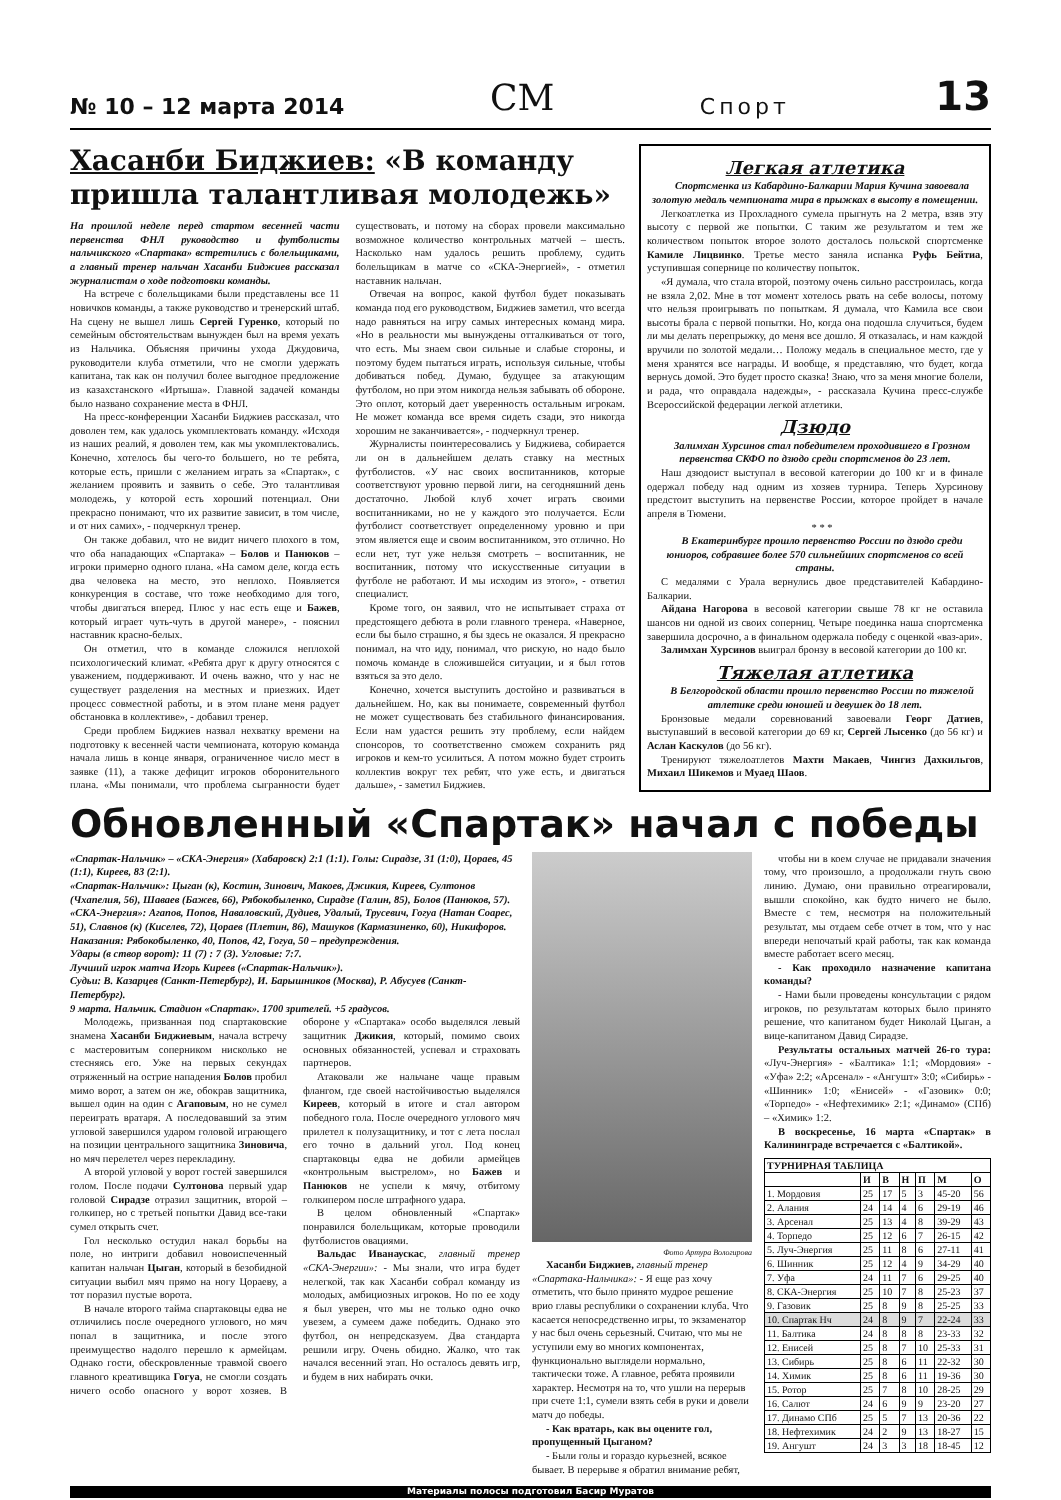№ 10 – 12 марта 2014 СМ Спорт 13
Хасанби Биджиев: «В команду пришла талантливая молодежь»
На прошлой неделе перед стартом весенней части первенства ФНЛ руководство и футболисты нальчикского «Спартака» встретились с болельщиками, а главный тренер нальчан Хасанби Биджиев рассказал журналистам о ходе подготовки команды.
На встрече с болельщиками были представлены все 11 новичков команды, а также руководство и тренерский штаб. На сцену не вышел лишь Сергей Гуренко, который по семейным обстоятельствам вынужден был на время уехать из Нальчика. Объясняя причины ухода Джудовича, руководители клуба отметили, что не смогли удержать капитана, так как он получил более выгодное предложение из казахстанского «Иртыша». Главной задачей команды было названо сохранение места в ФНЛ.
На пресс-конференции Хасанби Биджиев рассказал, что доволен тем, как удалось укомплектовать команду. «Исходя из наших реалий, я доволен тем, как мы укомплектовались. Конечно, хотелось бы чего-то большего, но те ребята, которые есть, пришли с желанием играть за «Спартак», с желанием проявить и заявить о себе. Это талантливая молодежь, у которой есть хороший потенциал. Они прекрасно понимают, что их развитие зависит, в том числе, и от них самих», - подчеркнул тренер.
Он также добавил, что не видит ничего плохого в том, что оба нападающих «Спартака» – Болов и Панюков – игроки примерно одного плана. «На самом деле, когда есть два человека на место, это неплохо. Появляется конкуренция в составе, что тоже необходимо для того, чтобы двигаться вперед. Плюс у нас есть еще и Бажев, который играет чуть-чуть в другой манере», - пояснил наставник красно-белых.
Он отметил, что в команде сложился неплохой психологический климат. «Ребята друг к другу относятся с уважением, поддерживают. И очень важно, что у нас не существует разделения на местных и приезжих. Идет процесс совместной работы, и в этом плане меня радует обстановка в коллективе», - добавил тренер.
Среди проблем Биджиев назвал нехватку времени на подготовку к весенней части чемпионата, которую команда начала лишь в конце января, ограниченное число мест в заявке (11), а также дефицит игроков оборонительного плана. «Мы понимали, что проблема сыгранности будет существовать, и потому на сборах провели максимально возможное количество контрольных матчей – шесть. Насколько нам удалось решить проблему, судить болельщикам в матче со «СКА-Энергией», - отметил наставник нальчан.
Отвечая на вопрос, какой футбол будет показывать команда под его руководством, Биджиев заметил, что всегда надо равняться на игру самых интересных команд мира. «Но в реальности мы вынуждены отталкиваться от того, что есть. Мы знаем свои сильные и слабые стороны, и поэтому будем пытаться играть, используя сильные, чтобы добиваться побед. Думаю, будущее за атакующим футболом, но при этом никогда нельзя забывать об обороне. Это оплот, который дает уверенность остальным игрокам. Не может команда все время сидеть сзади, это никогда хорошим не заканчивается», - подчеркнул тренер.
Журналисты поинтересовались у Биджиева, собирается ли он в дальнейшем делать ставку на местных футболистов. «У нас своих воспитанников, которые соответствуют уровню первой лиги, на сегодняшний день достаточно. Любой клуб хочет играть своими воспитанниками, но не у каждого это получается. Если футболист соответствует определенному уровню и при этом является еще и своим воспитанником, это отлично. Но если нет, тут уже нельзя смотреть – воспитанник, не воспитанник, потому что искусственные ситуации в футболе не работают. И мы исходим из этого», - ответил специалист.
Кроме того, он заявил, что не испытывает страха от предстоящего дебюта в роли главного тренера. «Наверное, если бы было страшно, я бы здесь не оказался. Я прекрасно понимал, на что иду, понимал, что рискую, но надо было помочь команде в сложившейся ситуации, и я был готов взяться за это дело.
Конечно, хочется выступить достойно и развиваться в дальнейшем. Но, как вы понимаете, современный футбол не может существовать без стабильного финансирования. Если нам удастся решить эту проблему, если найдем спонсоров, то соответственно сможем сохранить ряд игроков и кем-то усилиться. А потом можно будет строить коллектив вокруг тех ребят, что уже есть, и двигаться дальше», - заметил Биджиев.
Легкая атлетика
Спортсменка из Кабардино-Балкарии Мария Кучина завоевала золотую медаль чемпионата мира в прыжках в высоту в помещении.
Легкоатлетка из Прохладного сумела прыгнуть на 2 метра, взяв эту высоту с первой же попытки. С таким же результатом и тем же количеством попыток второе золото досталось польской спортсменке Камиле Лицвинко. Третье место заняла испанка Руфь Бейтиа, уступившая сопернице по количеству попыток.
«Я думала, что стала второй, поэтому очень сильно расстроилась, когда не взяла 2,02. Мне в тот момент хотелось рвать на себе волосы, потому что нельзя проигрывать по попыткам. Я думала, что Камила все свои высоты брала с первой попытки. Но, когда она подошла случиться, будем ли мы делать перепрыжку, до меня все дошло. Я отказалась, и нам каждой вручили по золотой медали… Положу медаль в специальное место, где у меня хранятся все награды. И вообще, я представляю, что будет, когда вернусь домой. Это будет просто сказка! Знаю, что за меня многие болели, и рада, что оправдала надежды», - рассказала Кучина пресс-службе Всероссийской федерации легкой атлетики.
Дзюдо
Залимхан Хурсинов стал победителем проходившего в Грозном первенства СКФО по дзюдо среди спортсменов до 23 лет.
Наш дзюдоист выступал в весовой категории до 100 кг и в финале одержал победу над одним из хозяев турнира. Теперь Хурсинову предстоит выступить на первенстве России, которое пройдет в начале апреля в Тюмени.
* * *
В Екатеринбурге прошло первенство России по дзюдо среди юниоров, собравшее более 570 сильнейших спортсменов со всей страны.
С медалями с Урала вернулись двое представителей Кабардино-Балкарии.
Айдана Нагорова в весовой категории свыше 78 кг не оставила шансов ни одной из своих соперниц. Четыре поединка наша спортсменка завершила досрочно, а в финальном одержала победу с оценкой «ваз-ари».
Залимхан Хурсинов выиграл бронзу в весовой категории до 100 кг.
Тяжелая атлетика
В Белгородской области прошло первенство России по тяжелой атлетике среди юношей и девушек до 18 лет.
Бронзовые медали соревнований завоевали Георг Датиев, выступавший в весовой категории до 69 кг, Сергей Лысенко (до 56 кг) и Аслан Каскулов (до 56 кг).
Тренируют тяжелоатлетов Махти Макаев, Чингиз Дахкильгов, Михаил Шикемов и Муаед Шаов.
Обновленный «Спартак» начал с победы
«Спартак-Нальчик» – «СКА-Энергия» (Хабаровск) 2:1 (1:1). Голы: Сирадзе, 31 (1:0), Цораев, 45 (1:1), Киреев, 83 (2:1).
«Спартак-Нальчик»: Цыган (к), Костин, Зинович, Макоев, Джикия, Киреев, Султонов (Чхапелия, 56), Шаваев (Бажев, 66), Рябокобыленко, Сирадзе (Галин, 85), Болов (Панюков, 57).
«СКА-Энергия»: Агапов, Попов, Наваловский, Дудиев, Удалый, Трусевич, Гогуа (Натан Соарес, 51), Славнов (к) (Киселев, 72), Цораев (Плетин, 86), Машуков (Кармазиненко, 60), Никифоров.
Наказания: Рябокобыленко, 40, Попов, 42, Гогуа, 50 – предупреждения.
Удары (в створ ворот): 11 (7) : 7 (3). Угловые: 7:7.
Лучший игрок матча Игорь Киреев («Спартак-Нальчик»).
Судьи: В. Казарцев (Санкт-Петербург), И. Барышников (Москва), Р. Абусуев (Санкт-Петербург).
9 марта. Нальчик. Стадион «Спартак». 1700 зрителей. +5 градусов.
Молодежь, призванная под спартаковские знамена Хасанби Биджиевым, начала встречу с мастеровитым соперником нисколько не стесняясь его. Уже на первых секундах отряженный на острие нападения Болов пробил мимо ворот, а затем он же, обокрав защитника, вышел один на один с Агаповым, но не сумел переиграть вратаря. А последовавший за этим угловой завершился ударом головой играющего на позиции центрального защитника Зиновича, но мяч перелетел через перекладину.
А второй угловой у ворот гостей завершился голом. После подачи Султонова первый удар головой Сирадзе отразил защитник, второй – голкипер, но с третьей попытки Давид все-таки сумел открыть счет.
Гол несколько остудил накал борьбы на поле, но интриги добавил новоиспеченный капитан нальчан Цыган, который в безобидной ситуации выбил мяч прямо на ногу Цораеву, а тот поразил пустые ворота.
В начале второго тайма спартаковцы едва не отличились после очередного углового, но мяч попал в защитника, и после этого преимущество надолго перешло к армейцам. Однако гости, обескровленные травмой своего главного креативщика Гогуа, не смогли создать ничего особо опасного у ворот хозяев. В обороне у «Спартака» особо выделялся левый защитник Джикия, который, помимо своих основных обязанностей, успевал и страховать партнеров.
Атаковали же нальчане чаще правым флангом, где своей настойчивостью выделялся Киреев, который в итоге и стал автором победного гола. После очередного углового мяч прилетел к полузащитнику, и тот с лета послал его точно в дальний угол. Под конец спартаковцы едва не добили армейцев «контрольным выстрелом», но Бажев и Панюков не успели к мячу, отбитому голкипером после штрафного удара.
В целом обновленный «Спартак» понравился болельщикам, которые проводили футболистов овациями.
Вальдас Иванаускас, главный тренер «СКА-Энергии»: - Мы знали, что игра будет нелегкой, так как Хасанби собрал команду из молодых, амбициозных игроков. Но по ее ходу я был уверен, что мы не только одно очко увезем, а сумеем даже победить. Однако это футбол, он непредсказуем. Два стандарта решили игру. Очень обидно. Жалко, что так начался весенний этап. Но осталось девять игр, и будем в них набирать очки.
Фото Артура Вологирова
Хасанби Биджиев, главный тренер «Спартака-Нальчика»: - Я еще раз хочу отметить, что было принято мудрое решение врио главы республики о сохранении клуба. Что касается непосредственно игры, то экзаменатор у нас был очень серьезный. Считаю, что мы не уступили ему во многих компонентах, функционально выглядели нормально, тактически тоже. А главное, ребята проявили характер. Несмотря на то, что ушли на перерыв при счете 1:1, сумели взять себя в руки и довели матч до победы.
- Как вратарь, как вы оцените гол, пропущенный Цыганом?
- Были голы и гораздо курьезней, всякое бывает. В перерыве я обратил внимание ребят,
чтобы ни в коем случае не придавали значения тому, что произошло, а продолжали гнуть свою линию. Думаю, они правильно отреагировали, вышли спокойно, как будто ничего не было. Вместе с тем, несмотря на положительный результат, мы отдаем себе отчет в том, что у нас впереди непочатый край работы, так как команда вместе работает всего месяц.
- Как проходило назначение капитана команды?
- Нами были проведены консультации с рядом игроков, по результатам которых было принято решение, что капитаном будет Николай Цыган, а вице-капитаном Давид Сирадзе.
Результаты остальных матчей 26-го тура: «Луч-Энергия» - «Балтика» 1:1; «Мордовия» - «Уфа» 2:2; «Арсенал» - «Ангушт» 3:0; «Сибирь» - «Шинник» 1:0; «Енисей» - «Газовик» 0:0; «Торпедо» - «Нефтехимик» 2:1; «Динамо» (СПб) – «Химик» 1:2.
В воскресенье, 16 марта «Спартак» в Калининграде встречается с «Балтикой».
| ТУРНИРНАЯ ТАБЛИЦА | | | | | | |
| --- | --- | --- | --- | --- | --- | --- |
| | И | В | Н | П | М | О |
| 1. Мордовия | 25 | 17 | 5 | 3 | 45-20 | 56 |
| 2. Алания | 24 | 14 | 4 | 6 | 29-19 | 46 |
| 3. Арсенал | 25 | 13 | 4 | 8 | 39-29 | 43 |
| 4. Торпедо | 25 | 12 | 6 | 7 | 26-15 | 42 |
| 5. Луч-Энергия | 25 | 11 | 8 | 6 | 27-11 | 41 |
| 6. Шинник | 25 | 12 | 4 | 9 | 34-29 | 40 |
| 7. Уфа | 24 | 11 | 7 | 6 | 29-25 | 40 |
| 8. СКА-Энергия | 25 | 10 | 7 | 8 | 25-23 | 37 |
| 9. Газовик | 25 | 8 | 9 | 8 | 25-25 | 33 |
| 10. Спартак Нч | 24 | 8 | 9 | 7 | 22-24 | 33 |
| 11. Балтика | 24 | 8 | 8 | 8 | 23-33 | 32 |
| 12. Енисей | 25 | 8 | 7 | 10 | 25-33 | 31 |
| 13. Сибирь | 25 | 8 | 6 | 11 | 22-32 | 30 |
| 14. Химик | 25 | 8 | 6 | 11 | 19-36 | 30 |
| 15. Ротор | 25 | 7 | 8 | 10 | 28-25 | 29 |
| 16. Салют | 24 | 6 | 9 | 9 | 23-20 | 27 |
| 17. Динамо СПб | 25 | 5 | 7 | 13 | 20-36 | 22 |
| 18. Нефтехимик | 24 | 2 | 9 | 13 | 18-27 | 15 |
| 19. Ангушт | 24 | 3 | 3 | 18 | 18-45 | 12 |
Материалы полосы подготовил Басир Муратов